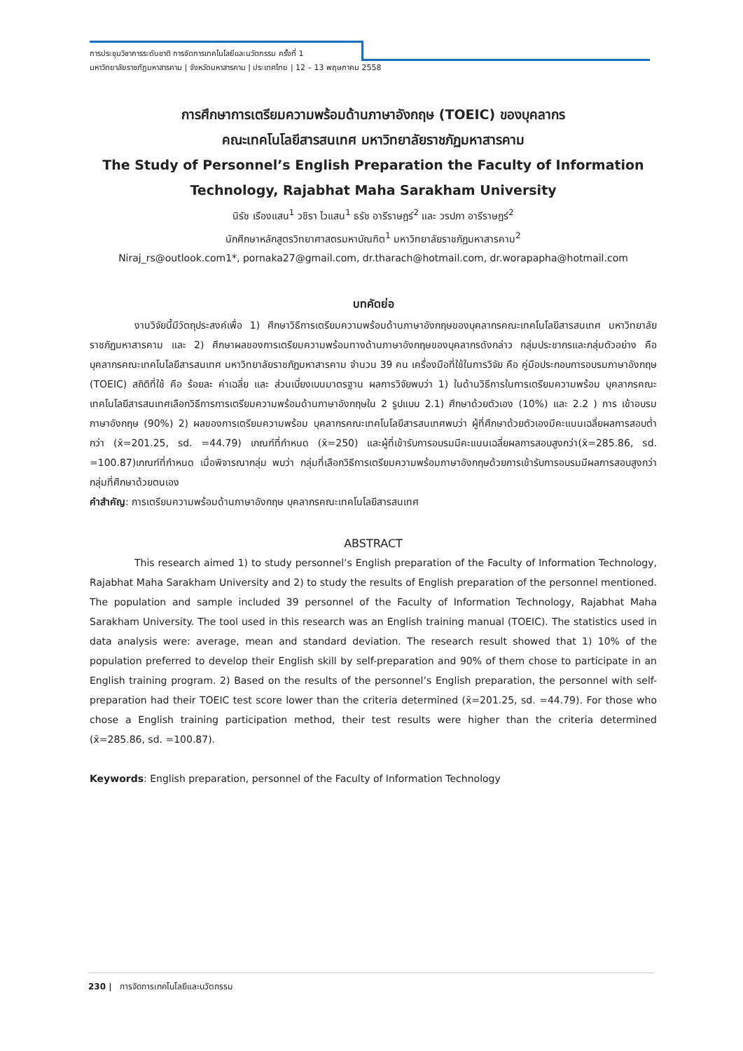การประชุมวิชาการระดับชาติ การจัดการเทคโนโลยีและนวัตกรรม ครั้งที่ 1
มหาวิทยาลัยราชภัฏมหาสารคาม | จังหวัดมหาสารคาม | ประเทศไทย | 12 – 13 พฤษภาคม 2558
การศึกษาการเตรียมความพร้อมด้านภาษาอังกฤษ (TOEIC) ของบุคลากร
คณะเทคโนโลยีสารสนเทศ มหาวิทยาลัยราชภัฏมหาสารคาม
The Study of Personnel’s English Preparation the Faculty of Information Technology, Rajabhat Maha Sarakham University
นิรัช เรืองแสน<sup>1</sup> วชิรา ไวแสน<sup>1</sup> ธรัช อารีราษฎร์<sup>2</sup> และ วรปภา อารีราษฎร์<sup>2</sup>
นักศึกษาหลักสูตรวิทยาศาสตรมหาบัณฑิต<sup>1</sup> มหาวิทยาลัยราชภัฏมหาสารคาม<sup>2</sup>
Niraj_rs@outlook.com1*, pornaka27@gmail.com, dr.tharach@hotmail.com, dr.worapapha@hotmail.com
บทคัดย่อ
งานวิจัยนี้มีวัตถุประสงค์เพื่อ 1) ศึกษาวิธีการเตรียมความพร้อมด้านภาษาอังกฤษของบุคลากรคณะเทคโนโลยีสารสนเทศ มหาวิทยาลัยราชภัฏมหาสารคาม และ 2) ศึกษาผลของการเตรียมความพร้อมทางด้านภาษาอังกฤษของบุคลากรดังกล่าว กลุ่มประชากรและกลุ่มตัวอย่าง คือ บุคลากรคณะเทคโนโลยีสารสนเทศ มหาวิทยาลัยราชภัฏมหาสารคาม จำนวน 39 คน เครื่องมือที่ใช้ในการวิจัย คือ คู่มือประกอบการอบรมภาษาอังกฤษ (TOEIC) สถิติที่ใช้ คือ ร้อยละ ค่าเฉลี่ย และ ส่วนเบี่ยงเบนมาตรฐาน ผลการวิจัยพบว่า 1) ในด้านวิธีการในการเตรียมความพร้อม บุคลากรคณะเทคโนโลยีสารสนเทศเลือกวิธีการการเตรียมความพร้อมด้านภาษาอังกฤษใน 2 รูปแบบ 2.1) ศึกษาด้วยตัวเอง (10%) และ 2.2 ) การ เข้าอบรมภาษาอังกฤษ (90%) 2) ผลของการเตรียมความพร้อม บุคลากรคณะเทคโนโลยีสารสนเทศพบว่า ผู้ที่ศึกษาด้วยตัวเองมีคะแนนเฉลี่ยผลการสอบต่ำกว่า (x̄=201.25, sd. =44.79) เกณฑ์ที่กำหนด (x̄=250) และผู้ที่เข้ารับการอบรมมีคะแนนเฉลี่ยผลการสอบสูงกว่า(x̄=285.86, sd. =100.87)เกณฑ์ที่กำหนด เมื่อพิจารณากลุ่ม พบว่า กลุ่มที่เลือกวิธีการเตรียมความพร้อมภาษาอังกฤษด้วยการเข้ารับการอบรมมีผลการสอบสูงกว่ากลุ่มที่ศึกษาด้วยตนเอง
คำสำคัญ: การเตรียมความพร้อมด้านภาษาอังกฤษ บุคลากรคณะเทคโนโลยีสารสนเทศ
ABSTRACT
This research aimed 1) to study personnel’s English preparation of the Faculty of Information Technology, Rajabhat Maha Sarakham University and 2) to study the results of English preparation of the personnel mentioned. The population and sample included 39 personnel of the Faculty of Information Technology, Rajabhat Maha Sarakham University. The tool used in this research was an English training manual (TOEIC). The statistics used in data analysis were: average, mean and standard deviation. The research result showed that 1) 10% of the population preferred to develop their English skill by self-preparation and 90% of them chose to participate in an English training program. 2) Based on the results of the personnel’s English preparation, the personnel with self-preparation had their TOEIC test score lower than the criteria determined (x̄=201.25, sd. =44.79). For those who chose a English training participation method, their test results were higher than the criteria determined (x̄=285.86, sd. =100.87).
Keywords: English preparation, personnel of the Faculty of Information Technology
230 | การจัดการเทคโนโลยีและนวัตกรรม